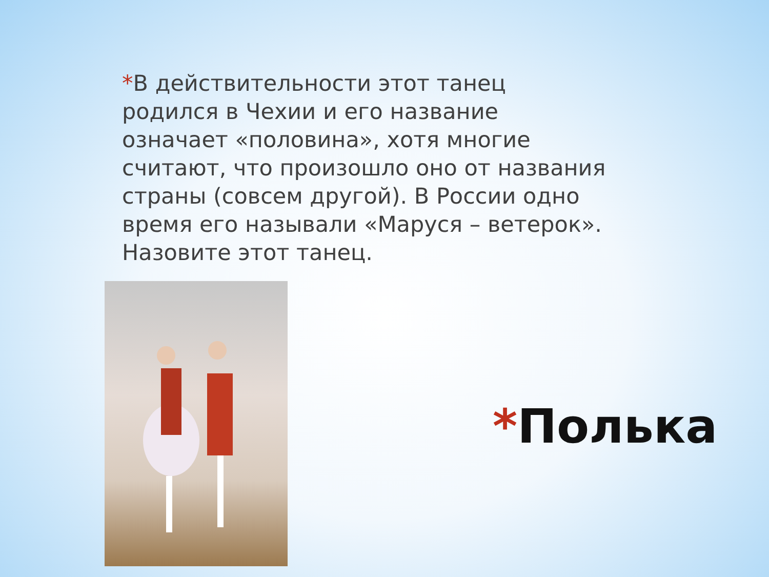*В действительности этот танец родился в Чехии и его название означает «половина», хотя многие считают, что произошло оно от названия страны (совсем другой). В России одно время его называли «Маруся – ветерок». Назовите этот танец.
*Полька